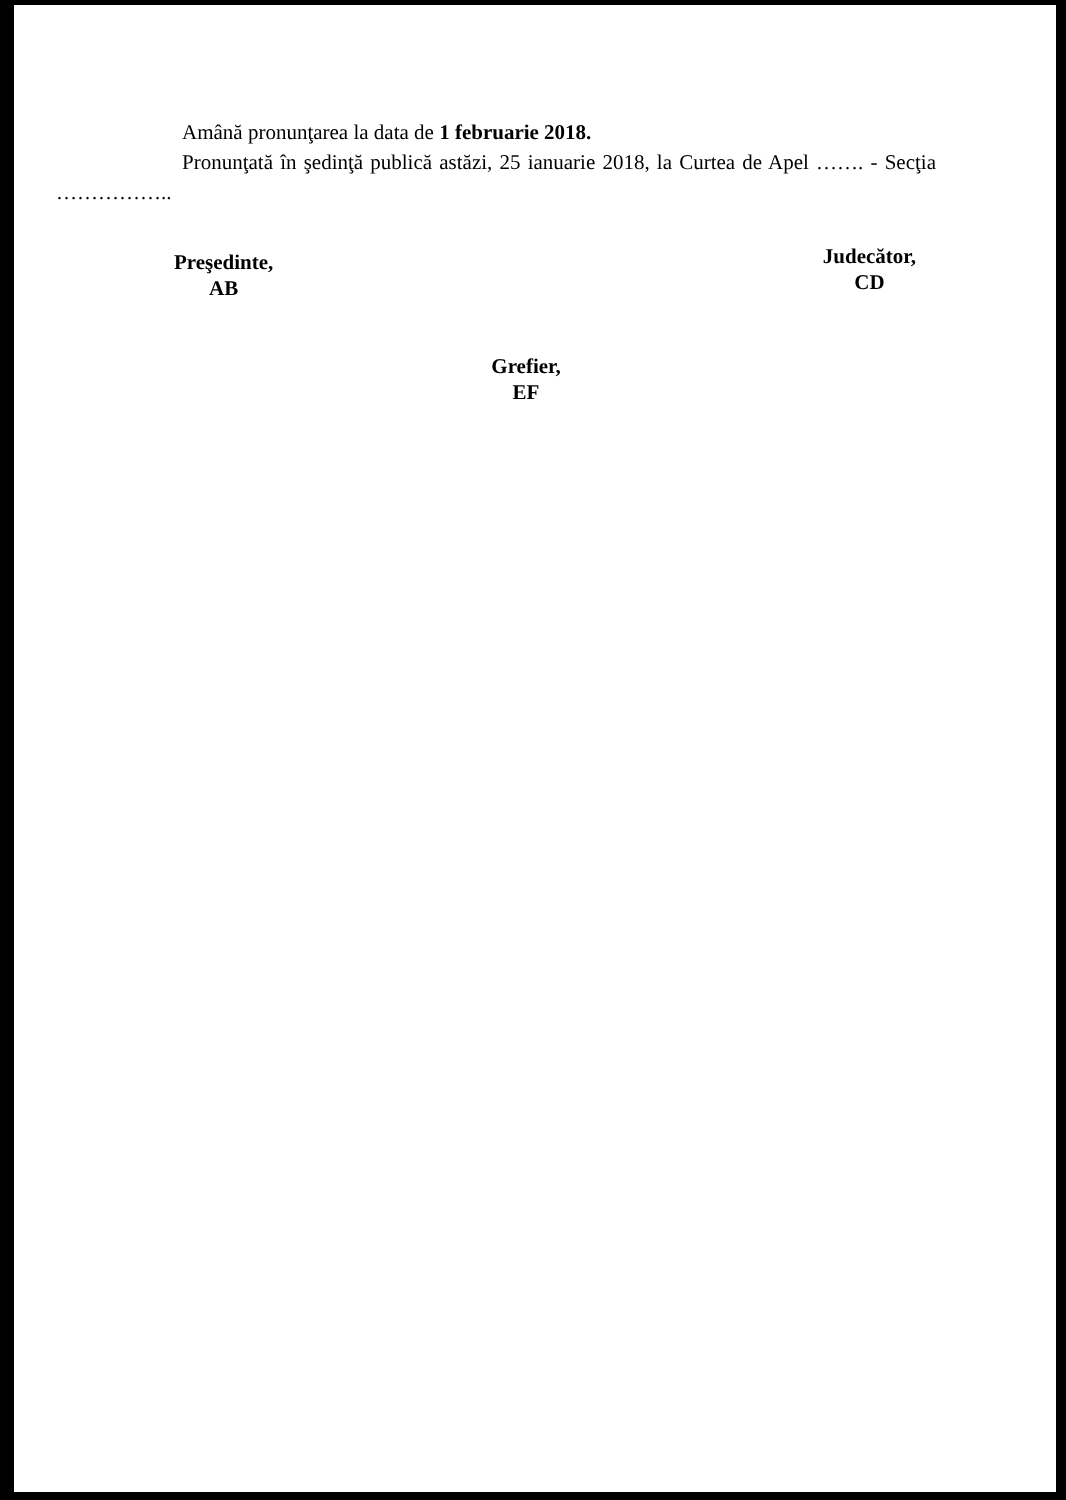Amână pronunţarea la data de 1 februarie 2018.
Pronunţată în şedinţă publică astăzi, 25 ianuarie 2018, la Curtea de Apel ……. - Secţia ……………..
Preşedinte,
AB
Judecător,
CD
Grefier,
EF